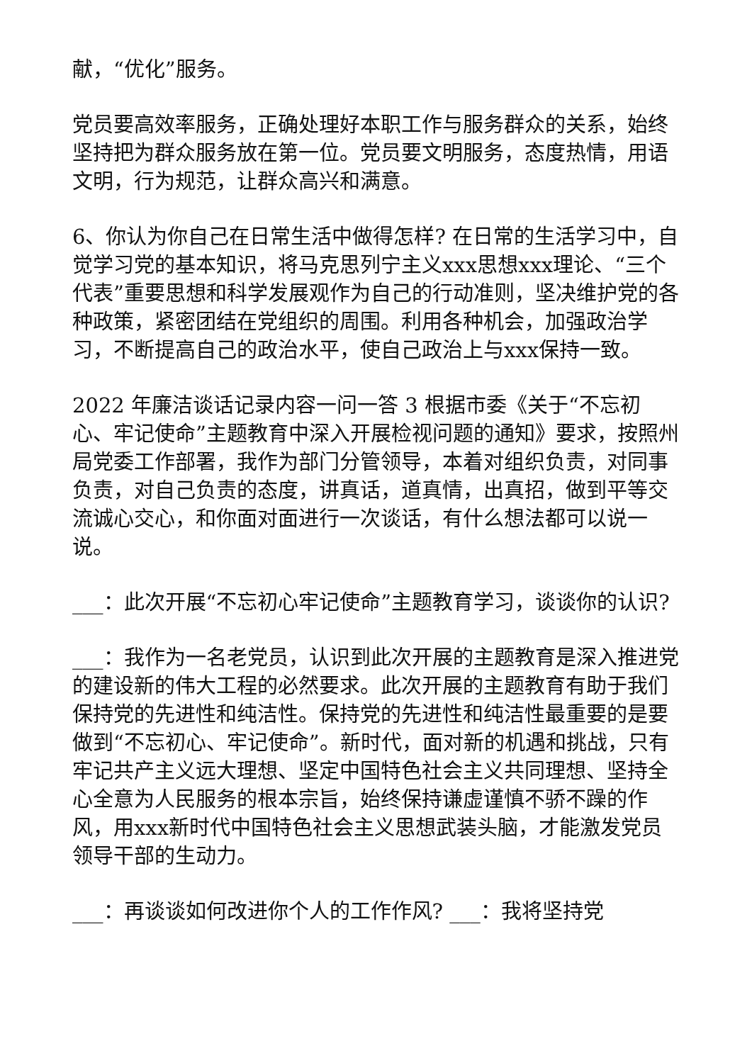献，“优化”服务。
党员要高效率服务，正确处理好本职工作与服务群众的关系，始终坚持把为群众服务放在第一位。党员要文明服务，态度热情，用语文明，行为规范，让群众高兴和满意。
6、你认为你自己在日常生活中做得怎样? 在日常的生活学习中，自觉学习党的基本知识，将马克思列宁主义xxx思想xxx理论、“三个代表”重要思想和科学发展观作为自己的行动准则，坚决维护党的各种政策，紧密团结在党组织的周围。利用各种机会，加强政治学习，不断提高自己的政治水平，使自己政治上与xxx保持一致。
2022 年廉洁谈话记录内容一问一答 3 根据市委《关于“不忘初心、牢记使命”主题教育中深入开展检视问题的通知》要求，按照州局党委工作部署，我作为部门分管领导，本着对组织负责，对同事负责，对自己负责的态度，讲真话，道真情，出真招，做到平等交流诚心交心，和你面对面进行一次谈话，有什么想法都可以说一说。
___：此次开展“不忘初心牢记使命”主题教育学习，谈谈你的认识?
___：我作为一名老党员，认识到此次开展的主题教育是深入推进党的建设新的伟大工程的必然要求。此次开展的主题教育有助于我们保持党的先进性和纯洁性。保持党的先进性和纯洁性最重要的是要做到“不忘初心、牢记使命”。新时代，面对新的机遇和挑战，只有牢记共产主义远大理想、坚定中国特色社会主义共同理想、坚持全心全意为人民服务的根本宗旨，始终保持谦虚谨慎不骄不躁的作风，用xxx新时代中国特色社会主义思想武装头脑，才能激发党员领导干部的生动力。
___：再谈谈如何改进你个人的工作作风? ___：我将坚持党